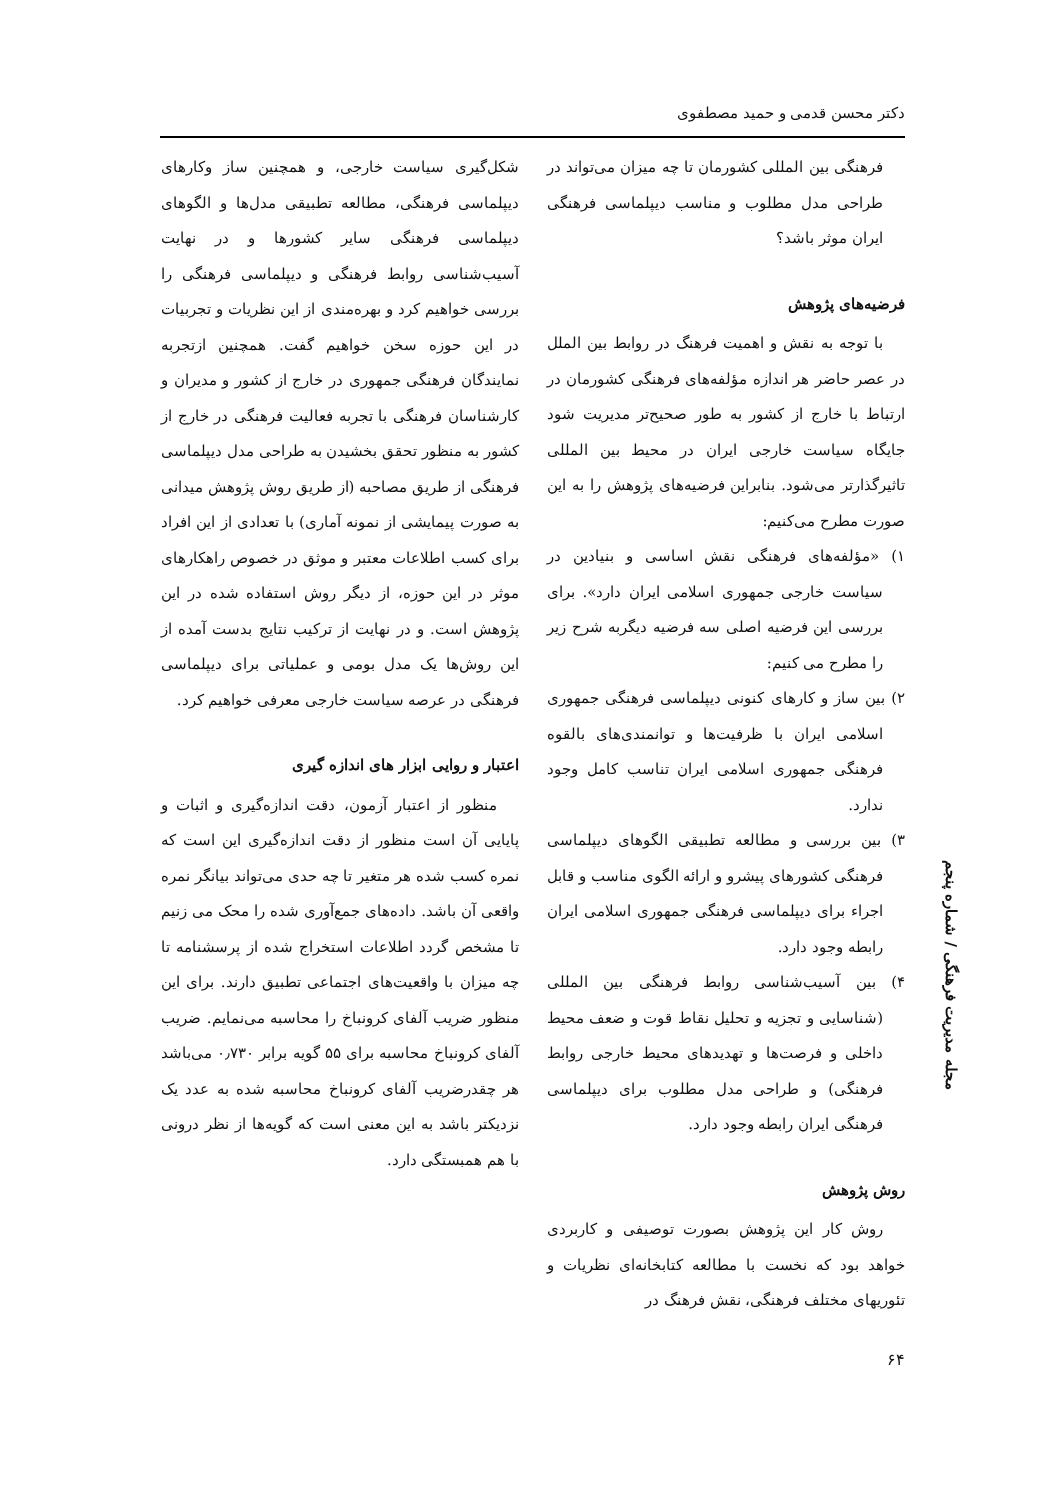دکتر محسن قدمی و حمید مصطفوی
فرهنگی بین المللی کشورمان تا چه میزان می‌تواند در طراحی مدل مطلوب و مناسب دیپلماسی فرهنگی ایران موثر باشد؟
فرضیه‌های پژوهش
با توجه به نقش و اهمیت فرهنگ در روابط بین الملل در عصر حاضر هر اندازه مؤلفه‌های فرهنگی کشورمان در ارتباط با خارج از کشور به طور صحیح‌تر مدیریت شود جایگاه سیاست خارجی ایران در محیط بین المللی تاثیرگذارتر می‌شود. بنابراین فرضیه‌های پژوهش را به این صورت مطرح می‌کنیم:
۱) «مؤلفه‌های فرهنگی نقش اساسی و بنیادین در سیاست خارجی جمهوری اسلامی ایران دارد». برای بررسی این فرضیه اصلی سه فرضیه دیگربه شرح زیر را مطرح می کنیم:
۲) بین ساز و کارهای کنونی دیپلماسی فرهنگی جمهوری اسلامی ایران با ظرفیت‌ها و توانمندی‌های بالقوه فرهنگی جمهوری اسلامی ایران تناسب کامل وجود ندارد.
۳) بین بررسی و مطالعه تطبیقی الگوهای دیپلماسی فرهنگی کشورهای پیشرو و ارائه الگوی مناسب و قابل اجراء برای دیپلماسی فرهنگی جمهوری اسلامی ایران رابطه وجود دارد.
۴) بین آسیب‌شناسی روابط فرهنگی بین المللی (شناسایی و تجزیه و تحلیل نقاط قوت و ضعف محیط داخلی و فرصت‌ها و تهدیدهای محیط خارجی روابط فرهنگی) و طراحی مدل مطلوب برای دیپلماسی فرهنگی ایران رابطه وجود دارد.
روش پژوهش
روش کار این پژوهش بصورت توصیفی و کاربردی خواهد بود که نخست با مطالعه کتابخانه‌ای نظریات و تئوریهای مختلف فرهنگی، نقش فرهنگ در
شکل‌گیری سیاست خارجی، و همچنین ساز وکارهای دیپلماسی فرهنگی، مطالعه تطبیقی مدل‌ها و الگوهای دیپلماسی فرهنگی سایر کشورها و در نهایت آسیب‌شناسی روابط فرهنگی و دیپلماسی فرهنگی را بررسی خواهیم کرد و بهره‌مندی از این نظریات و تجربیات در این حوزه سخن خواهیم گفت. همچنین ازتجربه نمایندگان فرهنگی جمهوری در خارج از کشور و مدیران و کارشناسان فرهنگی با تجربه فعالیت فرهنگی در خارج از کشور به منظور تحقق بخشیدن به طراحی مدل دیپلماسی فرهنگی از طریق مصاحبه (از طریق روش پژوهش میدانی به صورت پیمایشی از نمونه آماری) با تعدادی از این افراد برای کسب اطلاعات معتبر و موثق در خصوص راهکارهای موثر در این حوزه، از دیگر روش استفاده شده در این پژوهش است. و در نهایت از ترکیب نتایج بدست آمده از این روش‌ها یک مدل بومی و عملیاتی برای دیپلماسی فرهنگی در عرصه سیاست خارجی معرفی خواهیم کرد.
اعتبار و روایی ابزار های اندازه گیری
منظور از اعتبار آزمون، دقت اندازه‌گیری و اثبات و پایایی آن است منظور از دقت اندازه‌گیری این است که نمره کسب شده هر متغیر تا چه حدی می‌تواند بیانگر نمره واقعی آن باشد. داده‌های جمع‌آوری شده را محک می زنیم تا مشخص گردد اطلاعات استخراج شده از پرسشنامه تا چه میزان با واقعیت‌های اجتماعی تطبیق دارند. برای این منظور ضریب آلفای کرونباخ را محاسبه می‌نمایم. ضریب آلفای کرونباخ محاسبه برای ۵۵ گویه برابر ۰٫۷۳۰ می‌باشد هر چقدرضریب آلفای کرونباخ محاسبه شده به عدد یک نزدیکتر باشد به این معنی است که گویه‌ها از نظر درونی با هم همبستگی دارد.
مجله مدیریت فرهنگی / شماره پنجم
۶۴